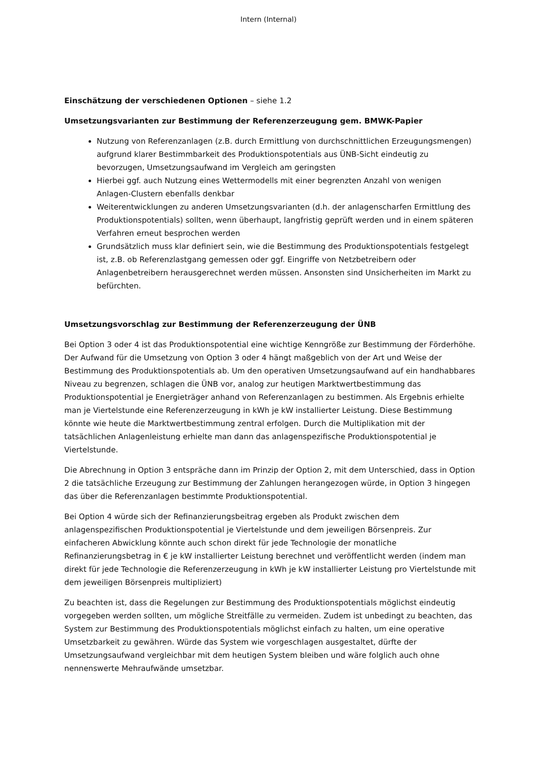Intern (Internal)
Einschätzung der verschiedenen Optionen – siehe 1.2
Umsetzungsvarianten zur Bestimmung der Referenzerzeugung gem. BMWK-Papier
Nutzung von Referenzanlagen (z.B. durch Ermittlung von durchschnittlichen Erzeugungsmengen) aufgrund klarer Bestimmbarkeit des Produktionspotentials aus ÜNB-Sicht eindeutig zu bevorzugen, Umsetzungsaufwand im Vergleich am geringsten
Hierbei ggf. auch Nutzung eines Wettermodells mit einer begrenzten Anzahl von wenigen Anlagen-Clustern ebenfalls denkbar
Weiterentwicklungen zu anderen Umsetzungsvarianten (d.h. der anlagenscharfen Ermittlung des Produktionspotentials) sollten, wenn überhaupt, langfristig geprüft werden und in einem späteren Verfahren erneut besprochen werden
Grundsätzlich muss klar definiert sein, wie die Bestimmung des Produktionspotentials festgelegt ist, z.B. ob Referenzlastgang gemessen oder ggf. Eingriffe von Netzbetreibern oder Anlagenbetreibern herausgerechnet werden müssen. Ansonsten sind Unsicherheiten im Markt zu befürchten.
Umsetzungsvorschlag zur Bestimmung der Referenzerzeugung der ÜNB
Bei Option 3 oder 4 ist das Produktionspotential eine wichtige Kenngröße zur Bestimmung der Förderhöhe. Der Aufwand für die Umsetzung von Option 3 oder 4 hängt maßgeblich von der Art und Weise der Bestimmung des Produktionspotentials ab. Um den operativen Umsetzungsaufwand auf ein handhabbares Niveau zu begrenzen, schlagen die ÜNB vor, analog zur heutigen Marktwertbestimmung das Produktionspotential je Energieträger anhand von Referenzanlagen zu bestimmen. Als Ergebnis erhielte man je Viertelstunde eine Referenzerzeugung in kWh je kW installierter Leistung. Diese Bestimmung könnte wie heute die Marktwertbestimmung zentral erfolgen. Durch die Multiplikation mit der tatsächlichen Anlagenleistung erhielte man dann das anlagenspezifische Produktionspotential je Viertelstunde.
Die Abrechnung in Option 3 entspräche dann im Prinzip der Option 2, mit dem Unterschied, dass in Option 2 die tatsächliche Erzeugung zur Bestimmung der Zahlungen herangezogen würde, in Option 3 hingegen das über die Referenzanlagen bestimmte Produktionspotential.
Bei Option 4 würde sich der Refinanzierungsbeitrag ergeben als Produkt zwischen dem anlagenspezifischen Produktionspotential je Viertelstunde und dem jeweiligen Börsenpreis. Zur einfacheren Abwicklung könnte auch schon direkt für jede Technologie der monatliche Refinanzierungsbetrag in € je kW installierter Leistung berechnet und veröffentlicht werden (indem man direkt für jede Technologie die Referenzerzeugung in kWh je kW installierter Leistung pro Viertelstunde mit dem jeweiligen Börsenpreis multipliziert)
Zu beachten ist, dass die Regelungen zur Bestimmung des Produktionspotentials möglichst eindeutig vorgegeben werden sollten, um mögliche Streitfälle zu vermeiden. Zudem ist unbedingt zu beachten, das System zur Bestimmung des Produktionspotentials möglichst einfach zu halten, um eine operative Umsetzbarkeit zu gewähren. Würde das System wie vorgeschlagen ausgestaltet, dürfte der Umsetzungsaufwand vergleichbar mit dem heutigen System bleiben und wäre folglich auch ohne nennenswerte Mehraufwände umsetzbar.